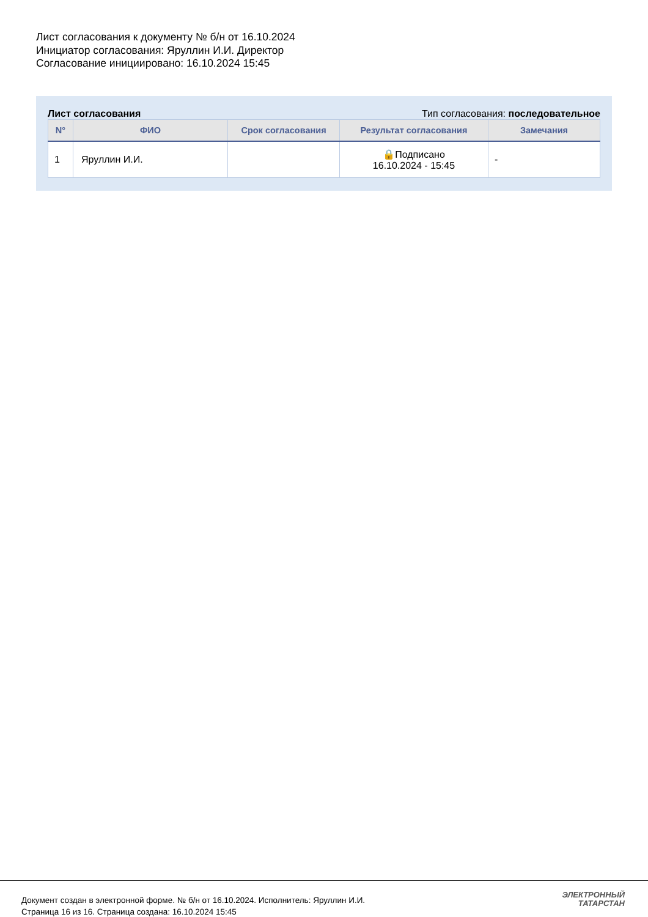Лист согласования к документу № б/н от 16.10.2024
Инициатор согласования: Яруллин И.И. Директор
Согласование инициировано: 16.10.2024 15:45
Лист согласования Тип согласования: последовательное
| N° | ФИО | Срок согласования | Результат согласования | Замечания |
| --- | --- | --- | --- | --- |
| 1 | Яруллин И.И. | | 🔒Подписано 16.10.2024 - 15:45 | - |
Документ создан в электронной форме. № б/н от 16.10.2024. Исполнитель: Яруллин И.И.
Страница 16 из 16. Страница создана: 16.10.2024 15:45
ЭЛЕКТРОННЫЙ
ТАТАРСТАН